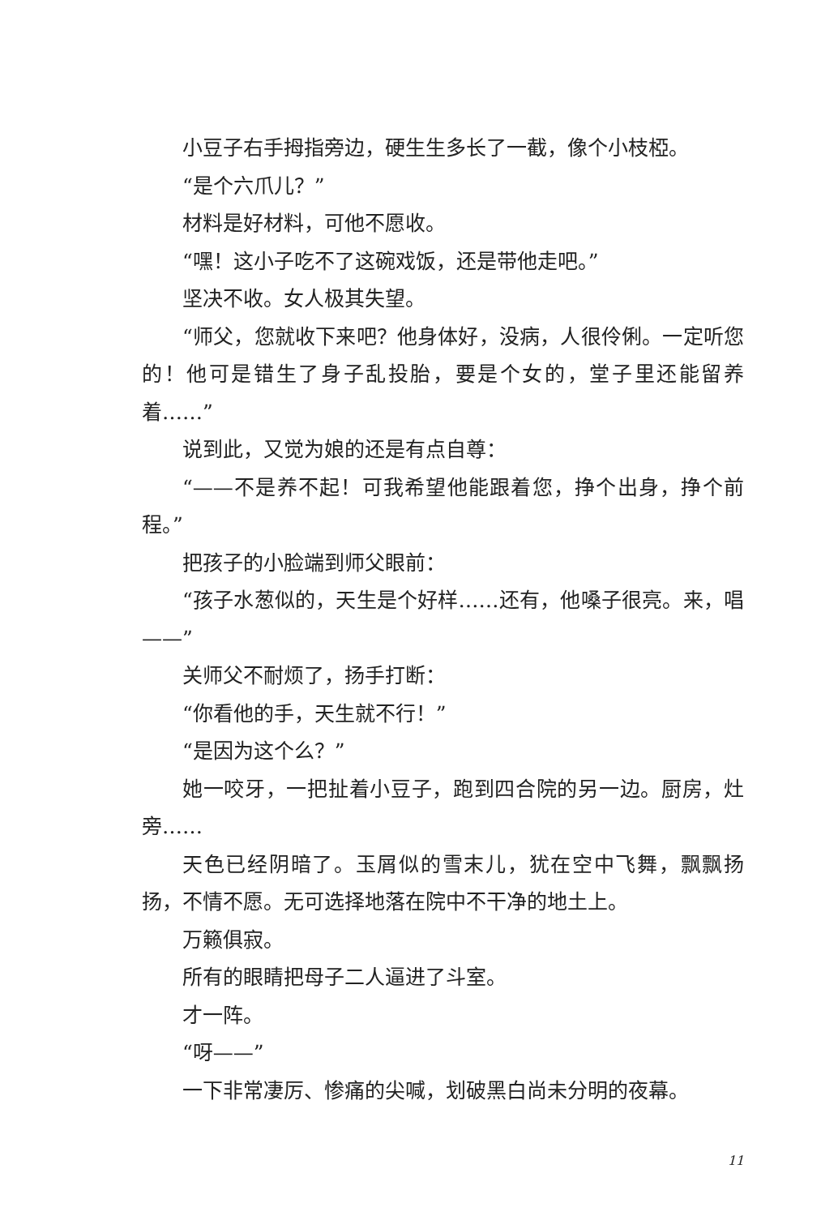小豆子右手拇指旁边，硬生生多长了一截，像个小枝椏。
“是个六爪儿？”
材料是好材料，可他不愿收。
“嘿！这小子吃不了这碗戏饭，还是带他走吧。”
坚决不收。女人极其失望。
“师父，您就收下来吧？他身体好，没病，人很伶俐。一定听您的！他可是错生了身子乱投胎，要是个女的，堂子里还能留养着……”
说到此，又觉为娘的还是有点自尊：
“——不是养不起！可我希望他能跟着您，挣个出身，挣个前程。”
把孩子的小脸端到师父眼前：
“孩子水葱似的，天生是个好样……还有，他嗓子很亮。来，唱——”
关师父不耐烦了，扬手打断：
“你看他的手，天生就不行！”
“是因为这个么？”
她一咬牙，一把扯着小豆子，跑到四合院的另一边。厨房，灶旁……
天色已经阴暗了。玉屑似的雪末儿，犹在空中飞舞，飘飘扬扬，不情不愿。无可选择地落在院中不干净的地土上。
万籁俱寂。
所有的眼睛把母子二人逼进了斗室。
才一阵。
“呀——”
一下非常凄厉、惨痛的尖喊，划破黑白尚未分明的夜幕。
11